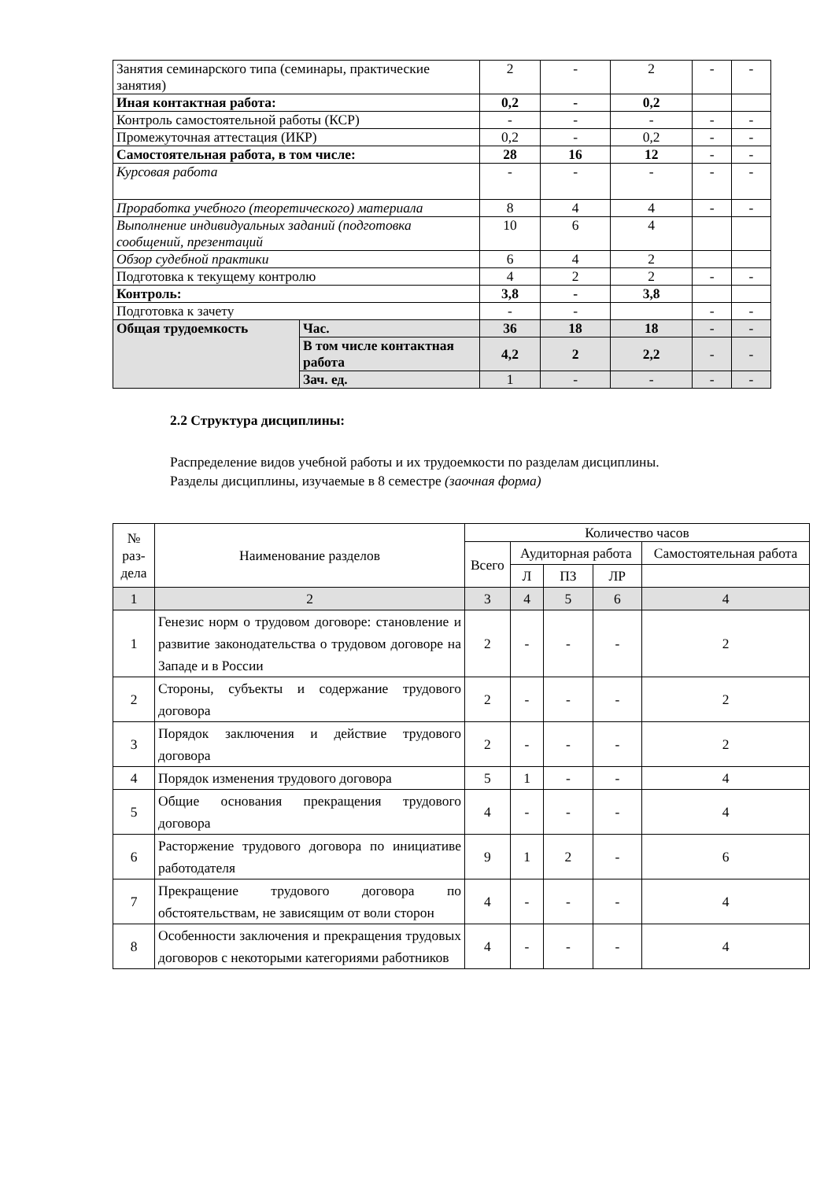| Занятия семинарского типа (семинары, практические занятия) | | 2 | - | 2 | - | - |
| Иная контактная работа: | | 0,2 | - | 0,2 | | |
| Контроль самостоятельной работы (КСР) | | - | - | - | - | - |
| Промежуточная аттестация (ИКР) | | 0,2 | - | 0,2 | - | - |
| Самостоятельная работа, в том числе: | | 28 | 16 | 12 | - | - |
| Курсовая работа | | - | - | - | - | - |
| Проработка учебного (теоретического) материала | | 8 | 4 | 4 | - | - |
| Выполнение индивидуальных заданий (подготовка сообщений, презентаций | | 10 | 6 | 4 | | |
| Обзор судебной практики | | 6 | 4 | 2 | | |
| Подготовка к текущему контролю | | 4 | 2 | 2 | - | - |
| Контроль: | | 3,8 | - | 3,8 | | |
| Подготовка к зачету | | - | - | | - | - |
| Общая трудоемкость | Час. | 36 | 18 | 18 | - | - |
| | В том числе контактная работа | 4,2 | 2 | 2,2 | - | - |
| | Зач. ед. | 1 | - | - | - | - |
2.2 Структура дисциплины:
Распределение видов учебной работы и их трудоемкости по разделам дисциплины.
Разделы дисциплины, изучаемые в 8 семестре (заочная форма)
| № раз-дела | Наименование разделов | Количество часов | | | | |
| --- | --- | --- | --- | --- | --- | --- |
| | | Всего | Аудиторная работа | | | Самостоятельная работа |
| | | | Л | ПЗ | ЛР | |
| 1 | 2 | 3 | 4 | 5 | 6 | 4 |
| 1 | Генезис норм о трудовом договоре: становление и развитие законодательства о трудовом договоре на Западе и в России | 2 | - | - | - | 2 |
| 2 | Стороны, субъекты и содержание трудового договора | 2 | - | - | - | 2 |
| 3 | Порядок заключения и действие трудового договора | 2 | - | - | - | 2 |
| 4 | Порядок изменения трудового договора | 5 | 1 | - | - | 4 |
| 5 | Общие основания прекращения трудового договора | 4 | - | - | - | 4 |
| 6 | Расторжение трудового договора по инициативе работодателя | 9 | 1 | 2 | - | 6 |
| 7 | Прекращение трудового договора по обстоятельствам, не зависящим от воли сторон | 4 | - | - | - | 4 |
| 8 | Особенности заключения и прекращения трудовых договоров с некоторыми категориями работников | 4 | - | - | - | 4 |